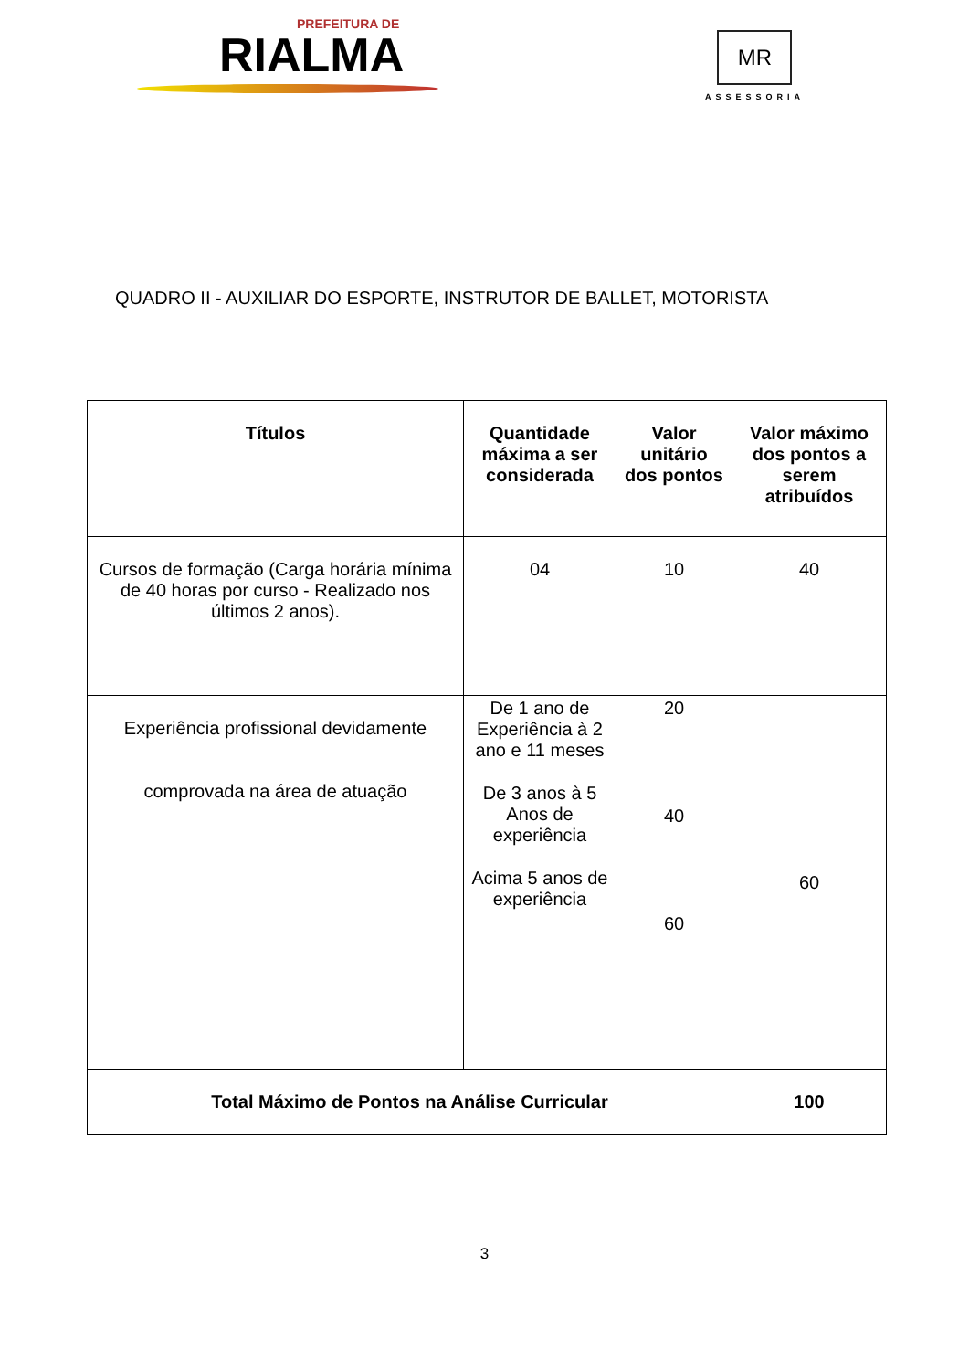PREFEITURA DE
RIALMA
MR
ASSESSORIA
QUADRO II - AUXILIAR DO ESPORTE, INSTRUTOR DE BALLET, MOTORISTA
| Títulos | Quantidade máxima a ser considerada | Valor unitário dos pontos | Valor máximo dos pontos a serem atribuídos |
| --- | --- | --- | --- |
| Cursos de formação (Carga horária mínima de 40 horas por curso - Realizado nos últimos 2 anos). | 04 | 10 | 40 |
| Experiência profissional devidamente comprovada na área de atuação | De 1 ano de Experiência à 2 ano e 11 meses De 3 anos à 5 Anos de experiência Acima 5 anos de experiência | 20 40 60 | 60 |
| Total Máximo de Pontos na Análise Curricular | | | 100 |
3